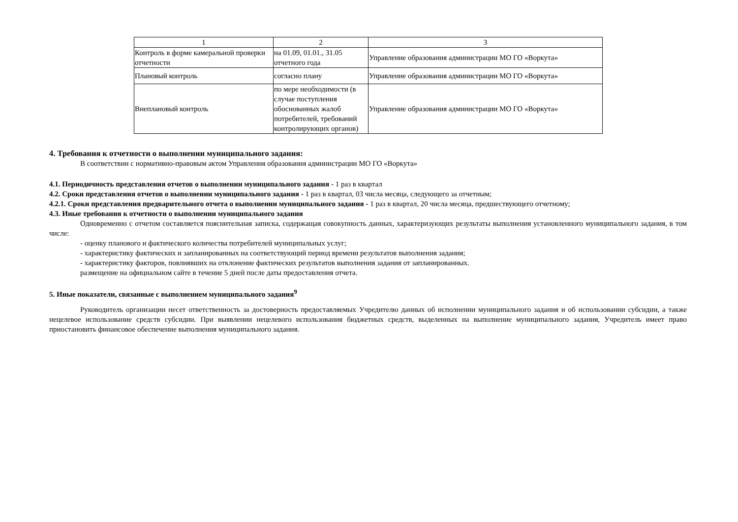| 1 | 2 | 3 |
| Контроль в форме камеральной проверки отчетности | на 01.09, 01.01., 31.05 отчетного года | Управление образования администрации МО ГО «Воркута» |
| Плановый контроль | согласно плану | Управление образования администрации МО ГО «Воркута» |
| Внеплановый контроль | по мере необходимости (в случае поступления обоснованных жалоб потребителей, требований контролирующих органов) | Управление образования администрации МО ГО «Воркута» |
4. Требования к отчетности о выполнении муниципального задания:
В соответствии с нормативно-правовым актом Управления образования администрации МО ГО «Воркута»
4.1. Периодичность представления отчетов о выполнении муниципального задания - 1 раз в квартал
4.2. Сроки представления отчетов о выполнении муниципального задания - 1 раз в квартал, 03 числа месяца, следующего за отчетным;
4.2.1. Сроки представления предварительного отчета о выполнении муниципального задания - 1 раз в квартал, 20 числа месяца, предшествующего отчетному;
4.3. Иные требования к отчетности о выполнении муниципального задания
Одновременно с отчетом составляется пояснительная записка, содержащая совокупность данных, характеризующих результаты выполнения установленного муниципального задания, в том числе:
- оценку планового и фактического количества потребителей муниципальных услуг;
- характеристику фактических и запланированных на соответствующий период времени результатов выполнения задания;
- характеристику факторов, повлиявших на отклонение фактических результатов выполнения задания от запланированных.
размещение на официальном сайте в течение 5 дней после даты предоставления отчета.
5. Иные показатели, связанные с выполнением муниципального задания<sup>9</sup>
Руководитель организации несет ответственность за достоверность предоставляемых Учредителю данных об исполнении муниципального задания и об использовании субсидии, а также нецелевое использование средств субсидии. При выявлении нецелевого использования бюджетных средств, выделенных на выполнение муниципального задания, Учредитель имеет право приостановить финансовое обеспечение выполнения муниципального задания.